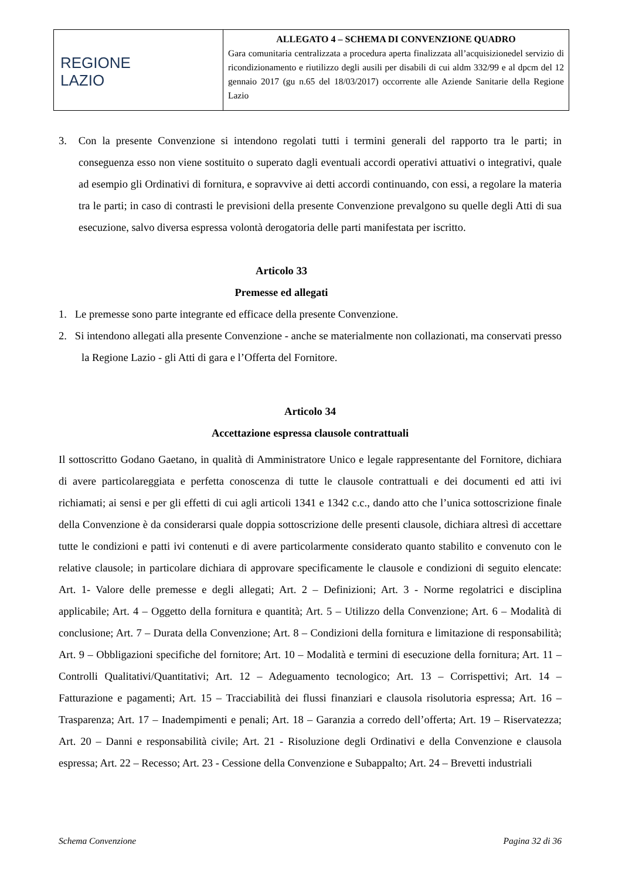| REGIONE LAZIO | ALLEGATO 4 – SCHEMA DI CONVENZIONE QUADRO Gara comunitaria centralizzata a procedura aperta finalizzata all’acquisizionedel servizio di ricondizionamento e riutilizzo degli ausili per disabili di cui aldm 332/99 e al dpcm del 12 gennaio 2017 (gu n.65 del 18/03/2017) occorrente alle Aziende Sanitarie della Regione Lazio |
3. Con la presente Convenzione si intendono regolati tutti i termini generali del rapporto tra le parti; in conseguenza esso non viene sostituito o superato dagli eventuali accordi operativi attuativi o integrativi, quale ad esempio gli Ordinativi di fornitura, e sopravvive ai detti accordi continuando, con essi, a regolare la materia tra le parti; in caso di contrasti le previsioni della presente Convenzione prevalgono su quelle degli Atti di sua esecuzione, salvo diversa espressa volontà derogatoria delle parti manifestata per iscritto.
Articolo 33
Premesse ed allegati
1. Le premesse sono parte integrante ed efficace della presente Convenzione.
2. Si intendono allegati alla presente Convenzione - anche se materialmente non collazionati, ma conservati presso la Regione Lazio - gli Atti di gara e l’Offerta del Fornitore.
Articolo 34
Accettazione espressa clausole contrattuali
Il sottoscritto Godano Gaetano, in qualità di Amministratore Unico e legale rappresentante del Fornitore, dichiara di avere particolareggiata e perfetta conoscenza di tutte le clausole contrattuali e dei documenti ed atti ivi richiamati; ai sensi e per gli effetti di cui agli articoli 1341 e 1342 c.c., dando atto che l’unica sottoscrizione finale della Convenzione è da considerarsi quale doppia sottoscrizione delle presenti clausole, dichiara altresì di accettare tutte le condizioni e patti ivi contenuti e di avere particolarmente considerato quanto stabilito e convenuto con le relative clausole; in particolare dichiara di approvare specificamente le clausole e condizioni di seguito elencate: Art. 1- Valore delle premesse e degli allegati; Art. 2 – Definizioni; Art. 3 - Norme regolatrici e disciplina applicabile; Art. 4 – Oggetto della fornitura e quantità; Art. 5 – Utilizzo della Convenzione; Art. 6 – Modalità di conclusione; Art. 7 – Durata della Convenzione; Art. 8 – Condizioni della fornitura e limitazione di responsabilità; Art. 9 – Obbligazioni specifiche del fornitore; Art. 10 – Modalità e termini di esecuzione della fornitura; Art. 11 – Controlli Qualitativi/Quantitativi; Art. 12 – Adeguamento tecnologico; Art. 13 – Corrispettivi; Art. 14 – Fatturazione e pagamenti; Art. 15 – Tracciabilità dei flussi finanziari e clausola risolutoria espressa; Art. 16 – Trasparenza; Art. 17 – Inadempimenti e penali; Art. 18 – Garanzia a corredo dell’offerta; Art. 19 – Riservatezza; Art. 20 – Danni e responsabilità civile; Art. 21 - Risoluzione degli Ordinativi e della Convenzione e clausola espressa; Art. 22 – Recesso; Art. 23 - Cessione della Convenzione e Subappalto; Art. 24 – Brevetti industriali
Schema Convenzione Pagina 32 di 36